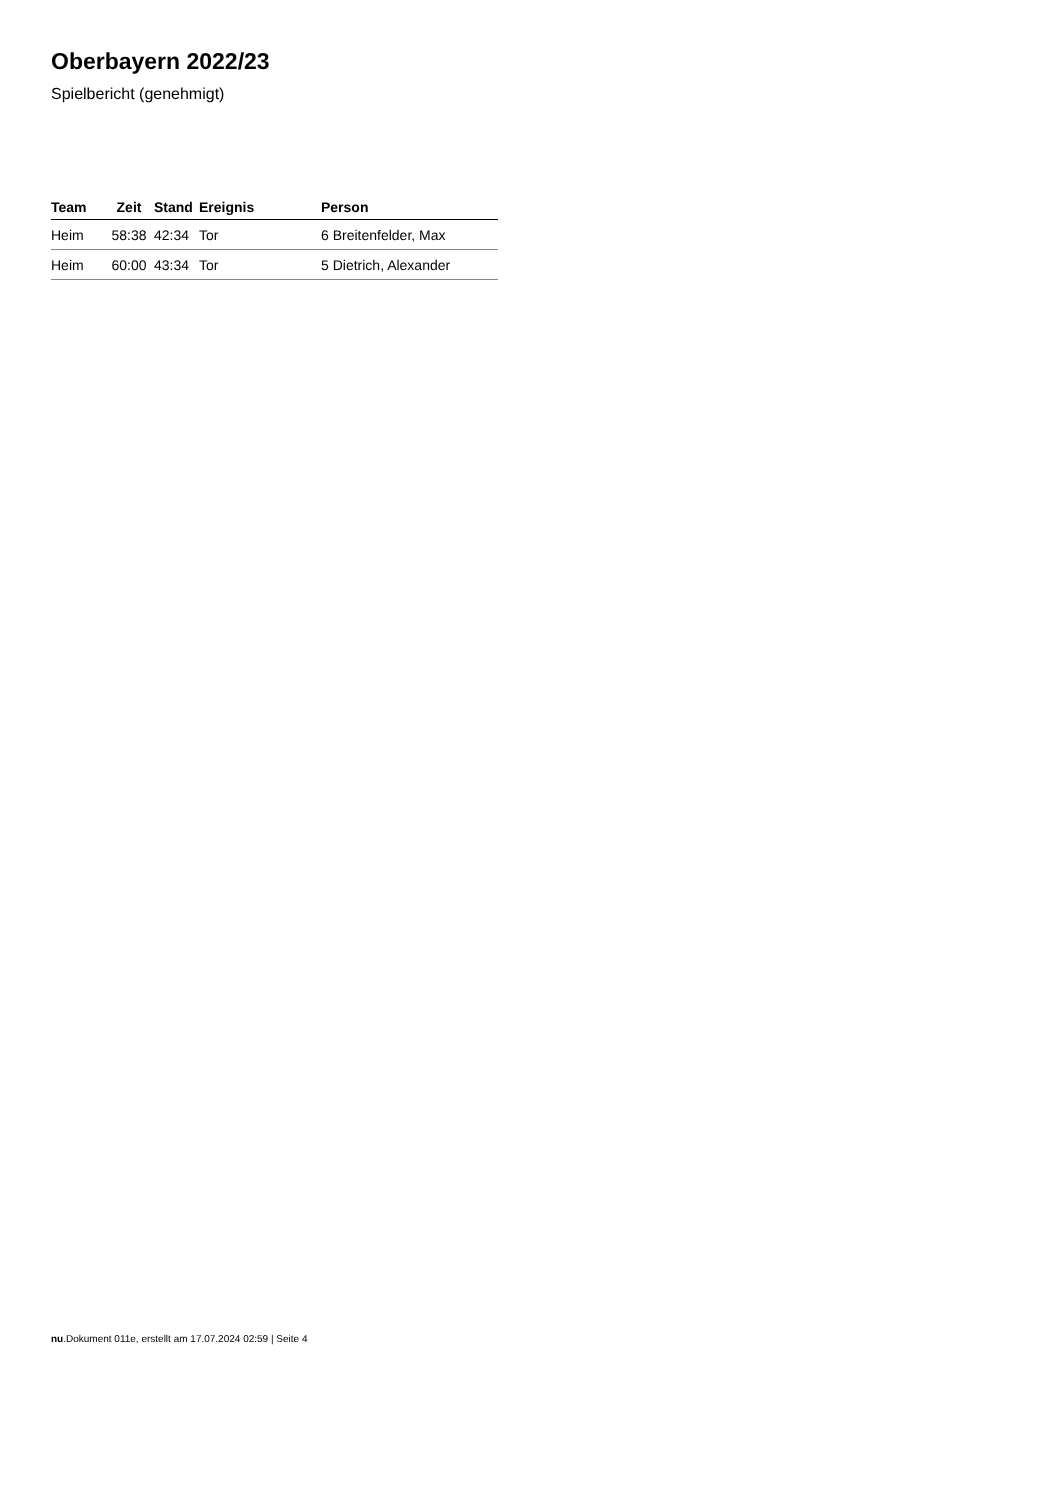Oberbayern 2022/23
Spielbericht (genehmigt)
| Team | Zeit | Stand | Ereignis | Person |
| --- | --- | --- | --- | --- |
| Heim | 58:38 | 42:34 | Tor | 6 Breitenfelder, Max |
| Heim | 60:00 | 43:34 | Tor | 5 Dietrich, Alexander |
nu.Dokument 011e, erstellt am 17.07.2024 02:59 | Seite 4